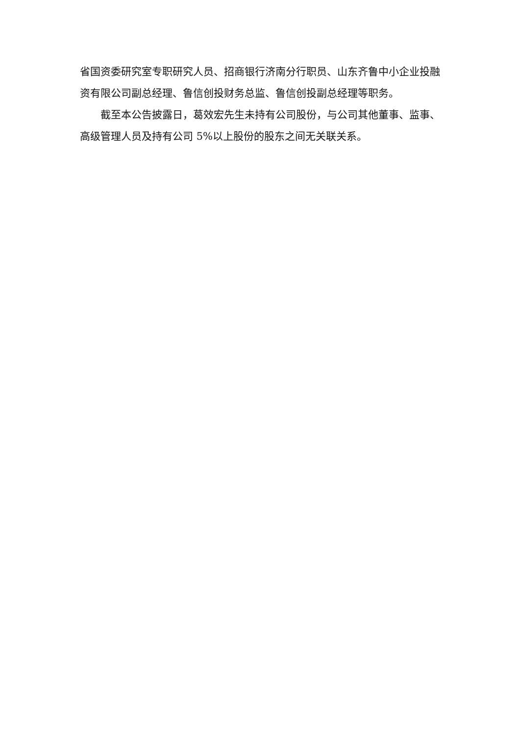省国资委研究室专职研究人员、招商银行济南分行职员、山东齐鲁中小企业投融资有限公司副总经理、鲁信创投财务总监、鲁信创投副总经理等职务。
截至本公告披露日，葛效宏先生未持有公司股份，与公司其他董事、监事、高级管理人员及持有公司 5%以上股份的股东之间无关联关系。